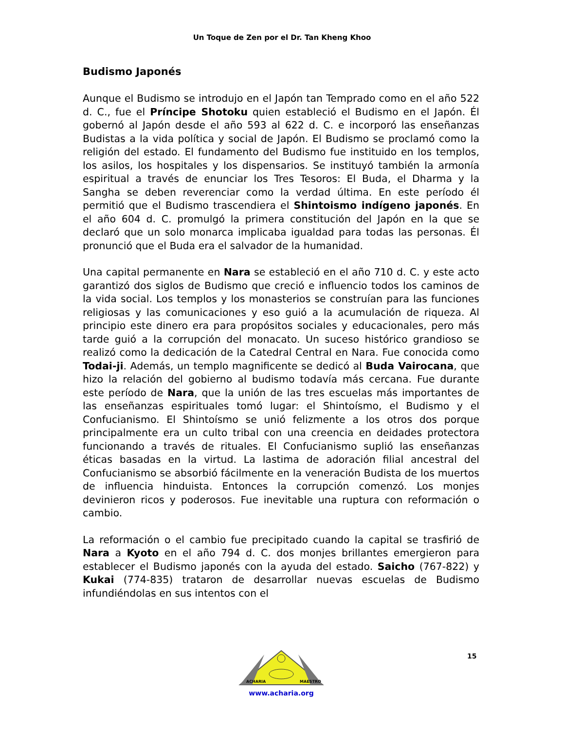Un Toque de Zen por el Dr. Tan Kheng Khoo
Budismo Japonés
Aunque el Budismo se introdujo en el Japón tan Temprado como en el año 522 d. C., fue el Príncipe Shotoku quien estableció el Budismo en el Japón. Él gobernó al Japón desde el año 593 al 622 d. C. e incorporó las enseñanzas Budistas a la vida política y social de Japón. El Budismo se proclamó como la religión del estado. El fundamento del Budismo fue instituido en los templos, los asilos, los hospitales y los dispensarios. Se instituyó también la armonía espiritual a través de enunciar los Tres Tesoros: El Buda, el Dharma y la Sangha se deben reverenciar como la verdad última. En este período él permitió que el Budismo trascendiera el Shintoismo indígeno japonés. En el año 604 d. C. promulgó la primera constitución del Japón en la que se declaró que un solo monarca implicaba igualdad para todas las personas. Él pronunció que el Buda era el salvador de la humanidad.
Una capital permanente en Nara se estableció en el año 710 d. C. y este acto garantizó dos siglos de Budismo que creció e influencio todos los caminos de la vida social. Los templos y los monasterios se construían para las funciones religiosas y las comunicaciones y eso guió a la acumulación de riqueza. Al principio este dinero era para propósitos sociales y educacionales, pero más tarde guió a la corrupción del monacato. Un suceso histórico grandioso se realizó como la dedicación de la Catedral Central en Nara. Fue conocida como Todai-ji. Además, un templo magnificente se dedicó al Buda Vairocana, que hizo la relación del gobierno al budismo todavía más cercana. Fue durante este período de Nara, que la unión de las tres escuelas más importantes de las enseñanzas espirituales tomó lugar: el Shintoísmo, el Budismo y el Confucianismo. El Shintoísmo se unió felizmente a los otros dos porque principalmente era un culto tribal con una creencia en deidades protectora funcionando a través de rituales. El Confucianismo suplió las enseñanzas éticas basadas en la virtud. La lastima de adoración filial ancestral del Confucianismo se absorbió fácilmente en la veneración Budista de los muertos de influencia hinduista. Entonces la corrupción comenzó. Los monjes devinieron ricos y poderosos. Fue inevitable una ruptura con reformación o cambio.
La reformación o el cambio fue precipitado cuando la capital se trasfirió de Nara a Kyoto en el año 794 d. C. dos monjes brillantes emergieron para establecer el Budismo japonés con la ayuda del estado. Saicho (767-822) y Kukai (774-835) trataron de desarrollar nuevas escuelas de Budismo infundiéndolas en sus intentos con el
15
ACHARIA
MAESTRO
www.acharia.org